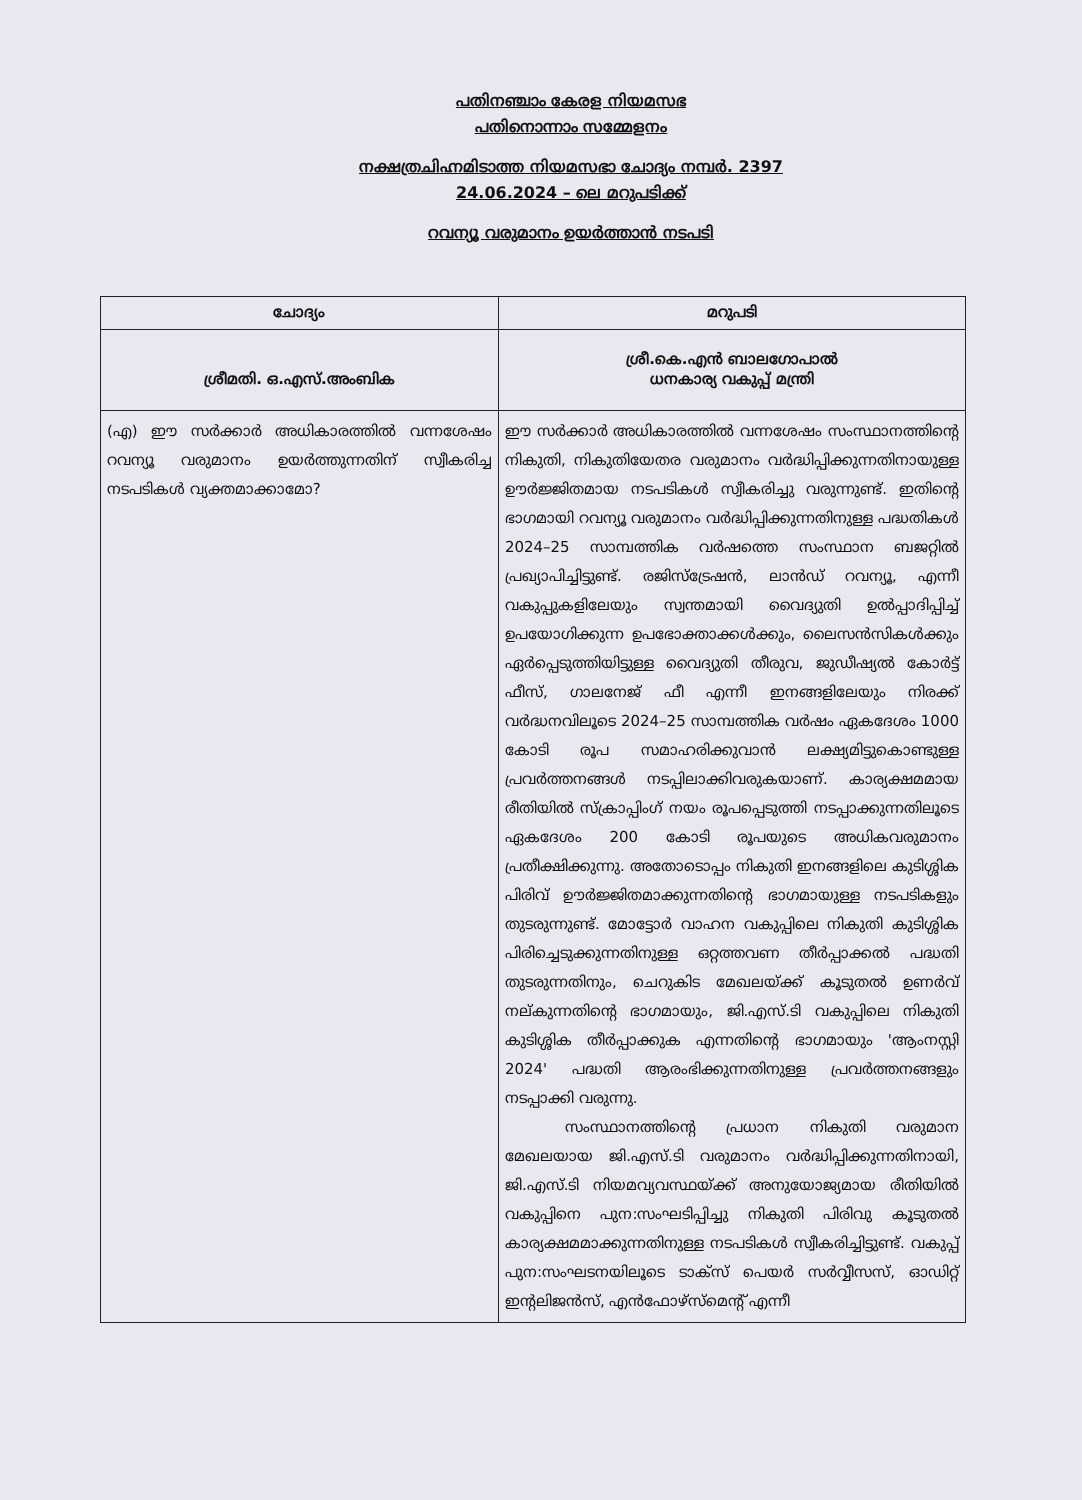പതിനഞ്ചാം കേരള നിയമസഭ
പതിനൊന്നാം സമ്മേളനം
നക്ഷത്രചിഹ്നമിടാത്ത നിയമസഭാ ചോദ്യം നമ്പർ. 2397
24.06.2024 – ലെ മറുപടിക്ക്
റവന്യൂ വരുമാനം ഉയർത്താൻ നടപടി
| ചോദ്യം | മറുപടി |
| --- | --- |
| ശ്രീമതി. ഒ.എസ്.അംബിക | ശ്രീ.കെ.എൻ ബാലഗോപാൽ ധനകാര്യ വകുപ്പ് മന്ത്രി |
| (എ) ഈ സർക്കാർ അധികാരത്തിൽ വന്നശേഷം റവന്യൂ വരുമാനം ഉയർത്തുന്നതിന് സ്വീകരിച്ച നടപടികൾ വ്യക്തമാക്കാമോ? | ഈ സർക്കാർ അധികാരത്തിൽ വന്നശേഷം സംസ്ഥാനത്തിന്റെ നികുതി, നികുതിയേതര വരുമാനം വർദ്ധിപ്പിക്കുന്നതിനായുള്ള ഊർജ്ജിതമായ നടപടികൾ സ്വീകരിച്ചു വരുന്നുണ്ട്. ഇതിന്റെ ഭാഗമായി റവന്യൂ വരുമാനം വർദ്ധിപ്പിക്കുന്നതിനുള്ള പദ്ധതികൾ 2024–25 സാമ്പത്തിക വർഷത്തെ സംസ്ഥാന ബജറ്റിൽ പ്രഖ്യാപിച്ചിട്ടുണ്ട്. രജിസ്ട്രേഷൻ, ലാൻഡ് റവന്യൂ, എന്നീ വകുപ്പുകളിലേയും സ്വന്തമായി വൈദ്യുതി ഉൽപ്പാദിപ്പിച്ച് ഉപയോഗിക്കുന്ന ഉപഭോക്താക്കൾക്കും, ലൈസൻസികൾക്കും ഏർപ്പെടുത്തിയിട്ടുള്ള വൈദ്യുതി തീരുവ, ജുഡീഷ്യൽ കോർട്ട് ഫീസ്, ഗാലനേജ് ഫീ എന്നീ ഇനങ്ങളിലേയും നിരക്ക് വർദ്ധനവിലൂടെ 2024–25 സാമ്പത്തിക വർഷം ഏകദേശം 1000 കോടി രൂപ സമാഹരിക്കുവാൻ ലക്ഷ്യമിട്ടുകൊണ്ടുള്ള പ്രവർത്തനങ്ങൾ നടപ്പിലാക്കിവരുകയാണ്. കാര്യക്ഷമമായ രീതിയിൽ സ്ക്രാപ്പിംഗ് നയം രൂപപ്പെടുത്തി നടപ്പാക്കുന്നതിലൂടെ ഏകദേശം 200 കോടി രൂപയുടെ അധികവരുമാനം പ്രതീക്ഷിക്കുന്നു. അതോടൊപ്പം നികുതി ഇനങ്ങളിലെ കുടിശ്ശിക പിരിവ് ഊർജ്ജിതമാക്കുന്നതിന്റെ ഭാഗമായുള്ള നടപടികളും തുടരുന്നുണ്ട്. മോട്ടോർ വാഹന വകുപ്പിലെ നികുതി കുടിശ്ശിക പിരിച്ചെടുക്കുന്നതിനുള്ള ഒറ്റത്തവണ തീർപ്പാക്കൽ പദ്ധതി തുടരുന്നതിനും, ചെറുകിട മേഖലയ്ക്ക് കൂടുതൽ ഉണർവ് നല്കുന്നതിന്റെ ഭാഗമായും, ജി.എസ്.ടി വകുപ്പിലെ നികുതി കുടിശ്ശിക തീർപ്പാക്കുക എന്നതിന്റെ ഭാഗമായും 'ആംനസ്റ്റി 2024' പദ്ധതി ആരംഭിക്കുന്നതിനുള്ള പ്രവർത്തനങ്ങളും നടപ്പാക്കി വരുന്നു. സംസ്ഥാനത്തിന്റെ പ്രധാന നികുതി വരുമാന മേഖലയായ ജി.എസ്.ടി വരുമാനം വർദ്ധിപ്പിക്കുന്നതിനായി, ജി.എസ്.ടി നിയമവ്യവസ്ഥയ്ക്ക് അനുയോജ്യമായ രീതിയിൽ വകുപ്പിനെ പുന:സംഘടിപ്പിച്ചു നികുതി പിരിവു കൂടുതൽ കാര്യക്ഷമമാക്കുന്നതിനുള്ള നടപടികൾ സ്വീകരിച്ചിട്ടുണ്ട്. വകുപ്പ് പുന:സംഘടനയിലൂടെ ടാക്സ് പെയർ സർവ്വീസസ്, ഓഡിറ്റ് ഇന്റലിജൻസ്, എൻഫോഴ്സ്മെന്റ് എന്നീ |